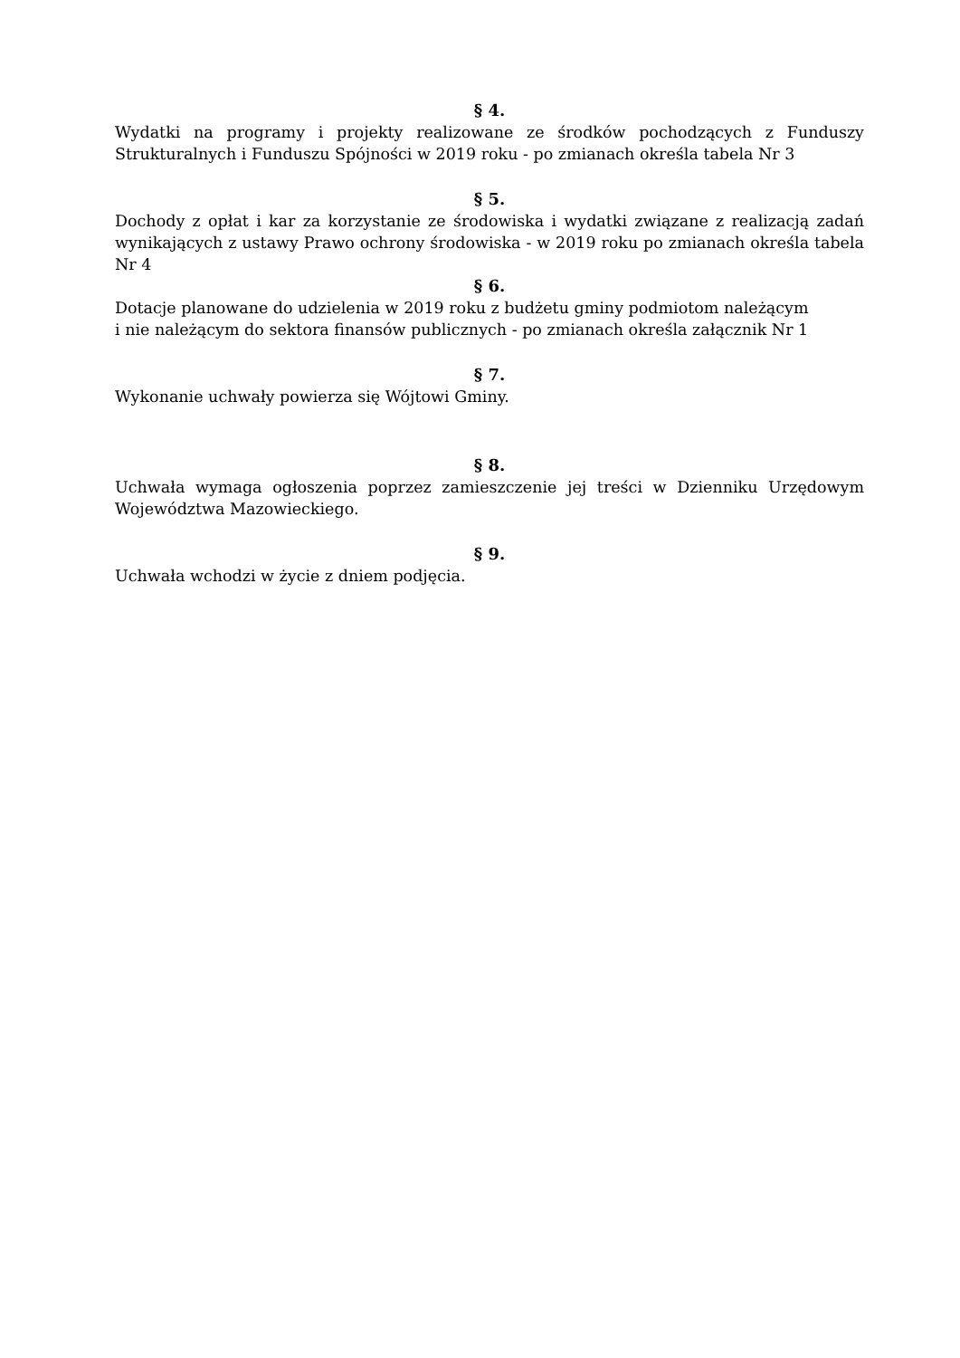§ 4.
Wydatki na programy i projekty realizowane ze środków pochodzących z Funduszy Strukturalnych i Funduszu Spójności w 2019 roku - po zmianach określa tabela Nr 3
§ 5.
Dochody z opłat i kar za korzystanie ze środowiska i wydatki związane z realizacją zadań wynikających z ustawy Prawo ochrony środowiska - w 2019 roku po zmianach określa tabela Nr 4
§ 6.
Dotacje planowane do udzielenia w 2019 roku z budżetu gminy podmiotom należącym
i nie należącym do sektora finansów publicznych - po zmianach określa załącznik Nr 1
§ 7.
Wykonanie uchwały powierza się Wójtowi Gminy.
§ 8.
Uchwała wymaga ogłoszenia poprzez zamieszczenie jej treści w Dzienniku Urzędowym Województwa Mazowieckiego.
§ 9.
Uchwała wchodzi w życie z dniem podjęcia.